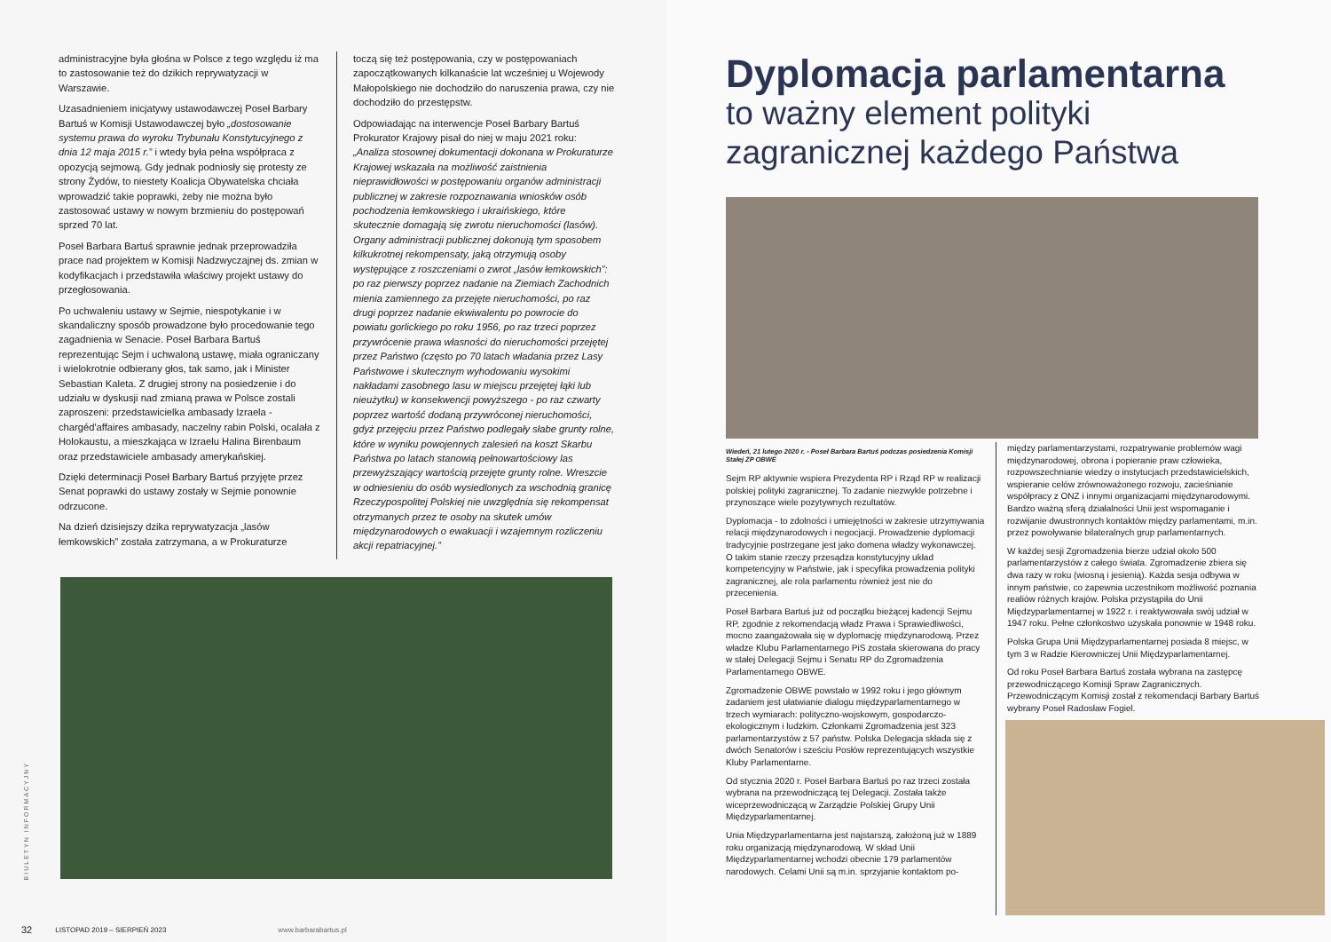administracyjne była głośna w Polsce z tego względu iż ma to zastosowanie też do dzikich reprywatyzacji w Warszawie.
Uzasadnieniem inicjatywy ustawodawczej Poseł Barbary Bartuś w Komisji Ustawodawczej było „dostosowanie systemu prawa do wyroku Trybunału Konstytucyjnego z dnia 12 maja 2015 r.” i wtedy była pełna współpraca z opozycją sejmową. Gdy jednak podniosły się protesty ze strony Żydów, to niestety Koalicja Obywatelska chciała wprowadzić takie poprawki, żeby nie można było zastosować ustawy w nowym brzmieniu do postępowań sprzed 70 lat.
Poseł Barbara Bartuś sprawnie jednak przeprowadziła prace nad projektem w Komisji Nadzwyczajnej ds. zmian w kodyfikacjach i przedstawiła właściwy projekt ustawy do przegłosowania.
Po uchwaleniu ustawy w Sejmie, niespotykanie i w skandaliczny sposób prowadzone było procedowanie tego zagadnienia w Senacie. Poseł Barbara Bartuś reprezentując Sejm i uchwaloną ustawę, miała ograniczany i wielokrotnie odbierany głos, tak samo, jak i Minister Sebastian Kaleta. Z drugiej strony na posiedzenie i do udziału w dyskusji nad zmianą prawa w Polsce zostali zaproszeni: przedstawicielka ambasady Izraela - chargéd'affaires ambasady, naczelny rabin Polski, ocalała z Holokaustu, a mieszkająca w Izraelu Halina Birenbaum oraz przedstawiciele ambasady amerykańskiej.
Dzięki determinacji Poseł Barbary Bartuś przyjęte przez Senat poprawki do ustawy zostały w Sejmie ponownie odrzucone.
Na dzień dzisiejszy dzika reprywatyzacja „lasów łemkowskich” została zatrzymana, a w Prokuraturze
toczą się też postępowania, czy w postępowaniach zapoczątkowanych kilkanaście lat wcześniej u Wojewody Małopolskiego nie dochodziło do naruszenia prawa, czy nie dochodziło do przestępstw.
Odpowiadając na interwencje Poseł Barbary Bartuś Prokurator Krajowy pisał do niej w maju 2021 roku: „Analiza stosownej dokumentacji dokonana w Prokuraturze Krajowej wskazała na możliwość zaistnienia nieprawidłowości w postępowaniu organów administracji publicznej w zakresie rozpoznawania wniosków osób pochodzenia łemkowskiego i ukraińskiego, które skutecznie domagają się zwrotu nieruchomości (lasów). Organy administracji publicznej dokonują tym sposobem kilkukrotnej rekompensaty, jaką otrzymują osoby występujące z roszczeniami o zwrot „lasów łemkowskich”: po raz pierwszy poprzez nadanie na Ziemiach Zachodnich mienia zamiennego za przejęte nieruchomości, po raz drugi poprzez nadanie ekwiwalentu po powrocie do powiatu gorlickiego po roku 1956, po raz trzeci poprzez przywrócenie prawa własności do nieruchomości przejętej przez Państwo (często po 70 latach władania przez Lasy Państwowe i skutecznym wyhodowaniu wysokimi nakładami zasobnego lasu w miejscu przejętej łąki lub nieużytku) w konsekwencji powyższego - po raz czwarty poprzez wartość dodaną przywróconej nieruchomości, gdyż przejęciu przez Państwo podlegały słabe grunty rolne, które w wyniku powojennych zalesień na koszt Skarbu Państwa po latach stanowią pełnowartościowy las przewyższający wartością przejęte grunty rolne. Wreszcie w odniesieniu do osób wysiedlonych za wschodnią granicę Rzeczypospolitej Polskiej nie uwzględnia się rekompensat otrzymanych przez te osoby na skutek umów międzynarodowych o ewakuacji i wzajemnym rozliczeniu akcji repatriacyjnej.”
BIULETYN INFORMACYJNY
32 LISTOPAD 2019 – SIERPIEŃ 2023 www.barbarabartus.pl
Dyplomacja parlamentarna
to ważny element polityki
zagranicznej każdego Państwa
Wiedeń, 21 lutego 2020 r. - Poseł Barbara Bartuś podczas posiedzenia Komisji Stałej ZP OBWE
Sejm RP aktywnie wspiera Prezydenta RP i Rząd RP w realizacji polskiej polityki zagranicznej. To zadanie niezwykle potrzebne i przynoszące wiele pozytywnych rezultatów.
Dyplomacja - to zdolności i umiejętności w zakresie utrzymywania relacji międzynarodowych i negocjacji. Prowadzenie dyplomacji tradycyjnie postrzegane jest jako domena władzy wykonawczej. O takim stanie rzeczy przesądza konstytucyjny układ kompetencyjny w Państwie, jak i specyfika prowadzenia polityki zagranicznej, ale rola parlamentu również jest nie do przecenienia.
Poseł Barbara Bartuś już od początku bieżącej kadencji Sejmu RP, zgodnie z rekomendacją władz Prawa i Sprawiedliwości, mocno zaangażowała się w dyplomację międzynarodową. Przez władze Klubu Parlamentarnego PiS została skierowana do pracy w stałej Delegacji Sejmu i Senatu RP do Zgromadzenia Parlamentarnego OBWE.
Zgromadzenie OBWE powstało w 1992 roku i jego głównym zadaniem jest ułatwianie dialogu międzyparlamentarnego w trzech wymiarach: polityczno-wojskowym, gospodarczo-ekologicznym i ludzkim. Członkami Zgromadzenia jest 323 parlamentarzystów z 57 państw. Polska Delegacja składa się z dwóch Senatorów i sześciu Posłów reprezentujących wszystkie Kluby Parlamentarne.
Od stycznia 2020 r. Poseł Barbara Bartuś po raz trzeci została wybrana na przewodniczącą tej Delegacji. Została także wiceprzewodniczącą w Zarządzie Polskiej Grupy Unii Międzyparlamentarnej.
Unia Międzyparlamentarna jest najstarszą, założoną już w 1889 roku organizacją międzynarodową. W skład Unii Międzyparlamentarnej wchodzi obecnie 179 parlamentów narodowych. Celami Unii są m.in. sprzyjanie kontaktom po-
między parlamentarzystami, rozpatrywanie problemów wagi międzynarodowej, obrona i popieranie praw człowieka, rozpowszechnianie wiedzy o instytucjach przedstawicielskich, wspieranie celów zrównoważonego rozwoju, zacieśnianie współpracy z ONZ i innymi organizacjami międzynarodowymi. Bardzo ważną sferą działalności Unii jest wspomaganie i rozwijanie dwustronnych kontaktów między parlamentami, m.in. przez powoływanie bilateralnych grup parlamentarnych.
W każdej sesji Zgromadzenia bierze udział około 500 parlamentarzystów z całego świata. Zgromadzenie zbiera się dwa razy w roku (wiosną i jesienią). Każda sesja odbywa w innym państwie, co zapewnia uczestnikom możliwość poznania realiów różnych krajów. Polska przystąpiła do Unii Międzyparlamentarnej w 1922 r. i reaktywowała swój udział w 1947 roku. Pełne członkostwo uzyskała ponownie w 1948 roku.
Polska Grupa Unii Międzyparlamentarnej posiada 8 miejsc, w tym 3 w Radzie Kierowniczej Unii Międzyparlamentarnej.
Od roku Poseł Barbara Bartuś została wybrana na zastępcę przewodniczącego Komisji Spraw Zagranicznych. Przewodniczącym Komisji został z rekomendacji Barbary Bartuś wybrany Poseł Radosław Fogiel.